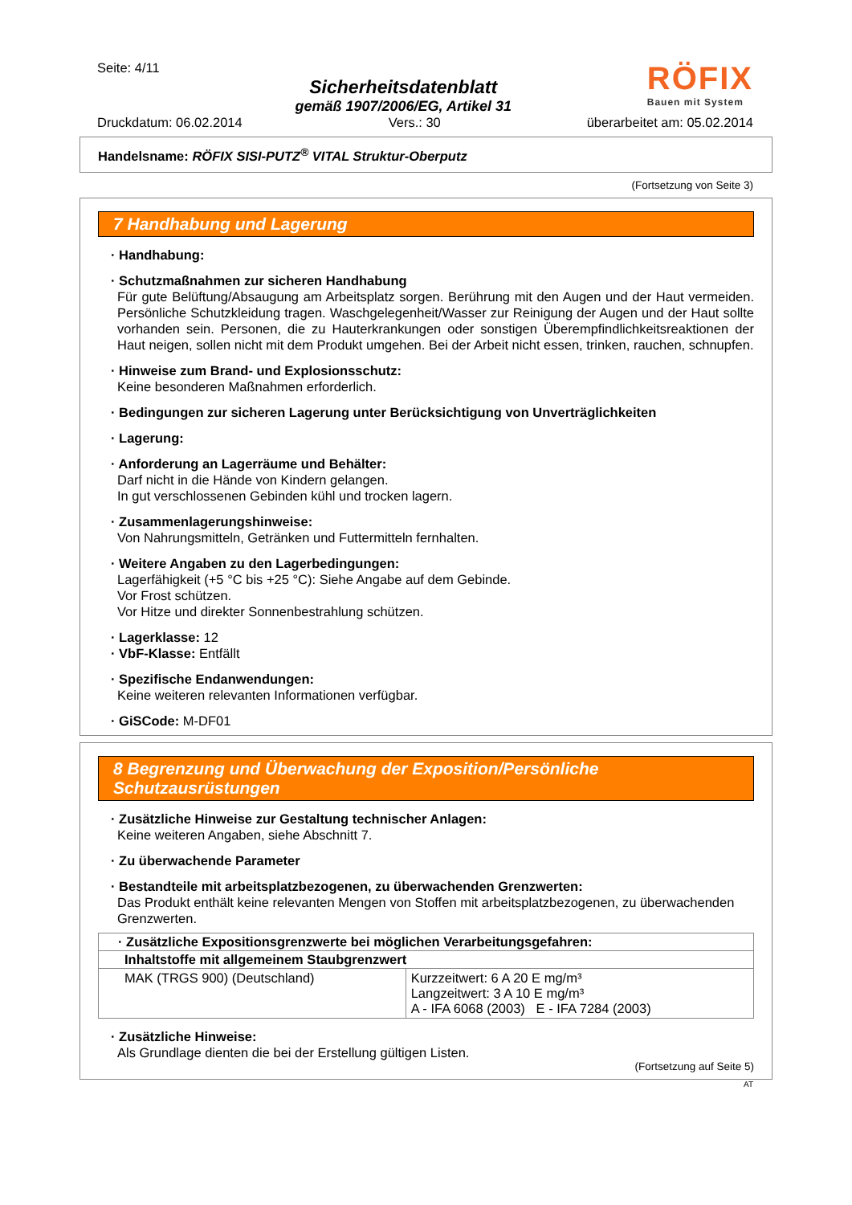Seite: 4/11
Sicherheitsdatenblatt
gemäß 1907/2006/EG, Artikel 31
RÖFIX
Bauen mit System
Druckdatum: 06.02.2014 Vers.: 30 überarbeitet am: 05.02.2014
Handelsname: RÖFIX SISI-PUTZ<sup>®</sup> VITAL Struktur-Oberputz
(Fortsetzung von Seite 3)
7 Handhabung und Lagerung
· Handhabung:
· Schutzmaßnahmen zur sicheren Handhabung
Für gute Belüftung/Absaugung am Arbeitsplatz sorgen. Berührung mit den Augen und der Haut vermeiden. Persönliche Schutzkleidung tragen. Waschgelegenheit/Wasser zur Reinigung der Augen und der Haut sollte vorhanden sein. Personen, die zu Hauterkrankungen oder sonstigen Überempfindlichkeitsreaktionen der Haut neigen, sollen nicht mit dem Produkt umgehen. Bei der Arbeit nicht essen, trinken, rauchen, schnupfen.
· Hinweise zum Brand- und Explosionsschutz:
Keine besonderen Maßnahmen erforderlich.
· Bedingungen zur sicheren Lagerung unter Berücksichtigung von Unverträglichkeiten
· Lagerung:
· Anforderung an Lagerräume und Behälter:
Darf nicht in die Hände von Kindern gelangen.
In gut verschlossenen Gebinden kühl und trocken lagern.
· Zusammenlagerungshinweise:
Von Nahrungsmitteln, Getränken und Futtermitteln fernhalten.
· Weitere Angaben zu den Lagerbedingungen:
Lagerfähigkeit (+5 °C bis +25 °C): Siehe Angabe auf dem Gebinde.
Vor Frost schützen.
Vor Hitze und direkter Sonnenbestrahlung schützen.
· Lagerklasse: 12
· VbF-Klasse: Entfällt
· Spezifische Endanwendungen:
Keine weiteren relevanten Informationen verfügbar.
· GiSCode: M-DF01
8 Begrenzung und Überwachung der Exposition/Persönliche Schutzausrüstungen
· Zusätzliche Hinweise zur Gestaltung technischer Anlagen:
Keine weiteren Angaben, siehe Abschnitt 7.
· Zu überwachende Parameter
· Bestandteile mit arbeitsplatzbezogenen, zu überwachenden Grenzwerten:
Das Produkt enthält keine relevanten Mengen von Stoffen mit arbeitsplatzbezogenen, zu überwachenden Grenzwerten.
| · Zusätzliche Expositionsgrenzwerte bei möglichen Verarbeitungsgefahren: | |
| --- | --- |
| Inhaltstoffe mit allgemeinem Staubgrenzwert | |
| MAK (TRGS 900) (Deutschland) | Kurzzeitwert: 6 A 20 E mg/m³ Langzeitwert: 3 A 10 E mg/m³ A - IFA 6068 (2003) E - IFA 7284 (2003) |
· Zusätzliche Hinweise:
Als Grundlage dienten die bei der Erstellung gültigen Listen.
(Fortsetzung auf Seite 5)
AT